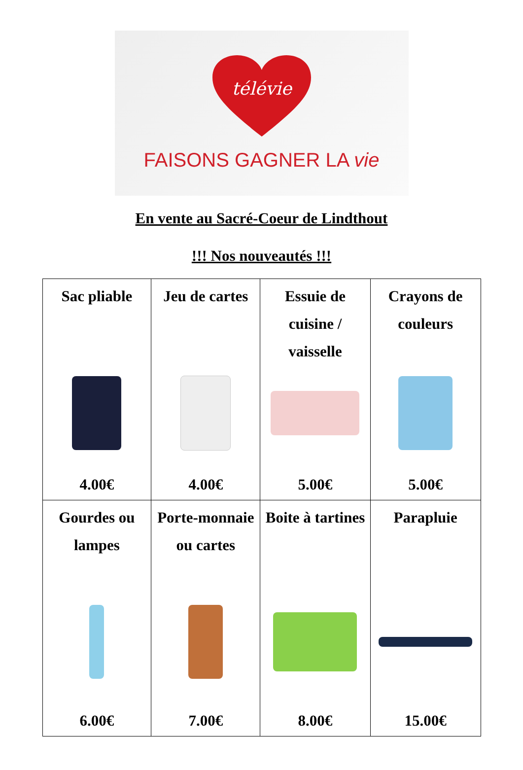télévie
FAISONS GAGNER LA vie
En vente au Sacré-Coeur de Lindthout
!!! Nos nouveautés !!!
| Sac pliable 4.00€ | Jeu de cartes 4.00€ | Essuie de cuisine / vaisselle 5.00€ | Crayons de couleurs 5.00€ |
| Gourdes ou lampes 6.00€ | Porte-monnaie ou cartes 7.00€ | Boite à tartines 8.00€ | Parapluie 15.00€ |